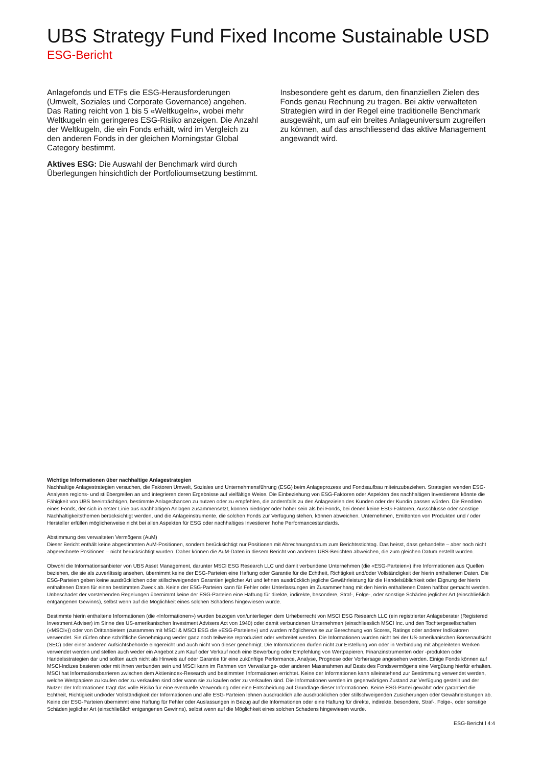UBS Strategy Fund Fixed Income Sustainable USD
ESG-Bericht
Anlagefonds und ETFs die ESG-Herausforderungen (Umwelt, Soziales und Corporate Governance) angehen. Das Rating reicht von 1 bis 5 «Weltkugeln», wobei mehr Weltkugeln ein geringeres ESG-Risiko anzeigen. Die Anzahl der Weltkugeln, die ein Fonds erhält, wird im Vergleich zu den anderen Fonds in der gleichen Morningstar Global Category bestimmt.
Aktives ESG: Die Auswahl der Benchmark wird durch Überlegungen hinsichtlich der Portfolioumsetzung bestimmt.
Insbesondere geht es darum, den finanziellen Zielen des Fonds genau Rechnung zu tragen. Bei aktiv verwalteten Strategien wird in der Regel eine traditionelle Benchmark ausgewählt, um auf ein breites Anlageuniversum zugreifen zu können, auf das anschliessend das aktive Management angewandt wird.
Wichtige Informationen über nachhaltige Anlagestrategien
Nachhaltige Anlagestrategien versuchen, die Faktoren Umwelt, Soziales und Unternehmensführung (ESG) beim Anlageprozess und Fondsaufbau miteinzubeziehen. Strategien wenden ESG-Analysen regions- und stilübergreifen an und integrieren deren Ergebnisse auf vielfältige Weise. Die Einbeziehung von ESG-Faktoren oder Aspekten des nachhaltigen Investierens könnte die Fähigkeit von UBS beeinträchtigen, bestimmte Anlagechancen zu nutzen oder zu empfehlen, die andernfalls zu den Anlagezielen des Kunden oder der Kundin passen würden. Die Renditen eines Fonds, der sich in erster Linie aus nachhaltigen Anlagen zusammensetzt, können niedriger oder höher sein als bei Fonds, bei denen keine ESG-Faktoren, Ausschlüsse oder sonstige Nachhaltigkeitsthemen berücksichtigt werden, und die Anlageinstrumente, die solchen Fonds zur Verfügung stehen, können abweichen. Unternehmen, Emittenten von Produkten und / oder Hersteller erfüllen möglicherweise nicht bei allen Aspekten für ESG oder nachhaltiges Investieren hohe Performancestandards.
Abstimmung des verwalteten Vermögens (AuM)
Dieser Bericht enthält keine abgestimmten AuM-Positionen, sondern berücksichtigt nur Positionen mit Abrechnungsdatum zum Berichtsstichtag. Das heisst, dass gehandelte – aber noch nicht abgerechnete Positionen – nicht berücksichtigt wurden. Daher können die AuM-Daten in diesem Bericht von anderen UBS-Berichten abweichen, die zum gleichen Datum erstellt wurden.
Obwohl die Informationsanbieter von UBS Asset Management, darunter MSCI ESG Research LLC und damit verbundene Unternehmen (die «ESG-Parteien») ihre Informationen aus Quellen beziehen, die sie als zuverlässig ansehen, übernimmt keine der ESG-Parteien eine Haftung oder Garantie für die Echtheit, Richtigkeit und/oder Vollständigkeit der hierin enthaltenen Daten. Die ESG-Parteien geben keine ausdrücklichen oder stillschweigenden Garantien jeglicher Art und lehnen ausdrücklich jegliche Gewährleistung für die Handelsüblichkeit oder Eignung der hierin enthaltenen Daten für einen bestimmten Zweck ab. Keine der ESG-Parteien kann für Fehler oder Unterlassungen im Zusammenhang mit den hierin enthaltenen Daten haftbar gemacht werden. Unbeschadet der vorstehenden Regelungen übernimmt keine der ESG-Parteien eine Haftung für direkte, indirekte, besondere, Straf-, Folge-, oder sonstige Schäden jeglicher Art (einschließlich entgangenen Gewinns), selbst wenn auf die Möglichkeit eines solchen Schadens hingewiesen wurde.
Bestimmte hierin enthaltene Informationen (die «Informationen») wurden bezogen von/unterliegen dem Urheberrecht von MSCI ESG Research LLC (ein registrierter Anlageberater (Registered Investment Adviser) im Sinne des US-amerikanischen Investment Advisers Act von 1940) oder damit verbundenen Unternehmen (einschliesslich MSCI Inc. und den Tochtergesellschaften («MSCI»)) oder von Drittanbietern (zusammen mit MSCI & MSCI ESG die «ESG-Parteien») und wurden möglicherweise zur Berechnung von Scores, Ratings oder anderer Indikatoren verwendet. Sie dürfen ohne schriftliche Genehmigung weder ganz noch teilweise reproduziert oder verbreitet werden. Die Informationen wurden nicht bei der US-amerikanischen Börsenaufsicht (SEC) oder einer anderen Aufsichtsbehörde eingereicht und auch nicht von dieser genehmigt. Die Informationen dürfen nicht zur Erstellung von oder in Verbindung mit abgeleiteten Werken verwendet werden und stellen auch weder ein Angebot zum Kauf oder Verkauf noch eine Bewerbung oder Empfehlung von Wertpapieren, Finanzinstrumenten oder -produkten oder Handelsstrategien dar und sollten auch nicht als Hinweis auf oder Garantie für eine zukünftige Performance, Analyse, Prognose oder Vorhersage angesehen werden. Einige Fonds können auf MSCI-Indizes basieren oder mit ihnen verbunden sein und MSCI kann im Rahmen von Verwaltungs- oder anderen Massnahmen auf Basis des Fondsvermögens eine Vergütung hierfür erhalten. MSCI hat Informationsbarrieren zwischen dem Aktienindex-Research und bestimmten Informationen errichtet. Keine der Informationen kann alleinstehend zur Bestimmung verwendet werden, welche Wertpapiere zu kaufen oder zu verkaufen sind oder wann sie zu kaufen oder zu verkaufen sind. Die Informationen werden im gegenwärtigen Zustand zur Verfügung gestellt und der Nutzer der Informationen trägt das volle Risiko für eine eventuelle Verwendung oder eine Entscheidung auf Grundlage dieser Informationen. Keine ESG-Partei gewährt oder garantiert die Echtheit, Richtigkeit und/oder Vollständigkeit der Informationen und alle ESG-Parteien lehnen ausdrücklich alle ausdrücklichen oder stillschweigenden Zusicherungen oder Gewährleistungen ab. Keine der ESG-Parteien übernimmt eine Haftung für Fehler oder Auslassungen in Bezug auf die Informationen oder eine Haftung für direkte, indirekte, besondere, Straf-, Folge-, oder sonstige Schäden jeglicher Art (einschließlich entgangenen Gewinns), selbst wenn auf die Möglichkeit eines solchen Schadens hingewiesen wurde.
ESG-Bericht l 4:4